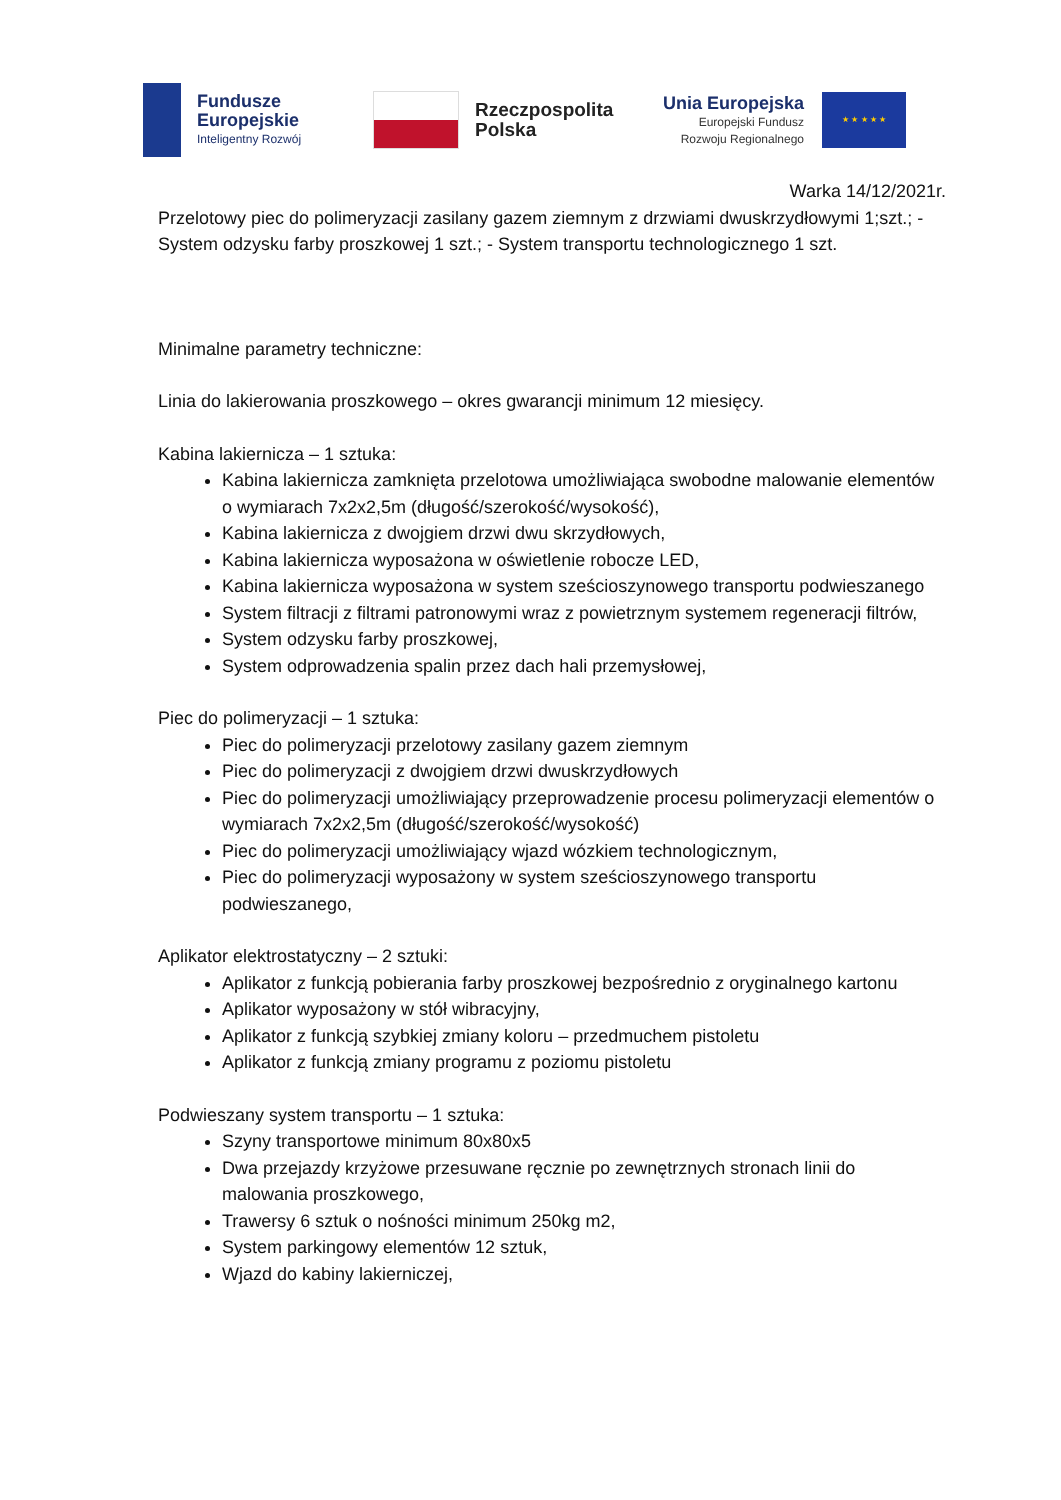Fundusze
Europejskie
Inteligentny Rozwój
Rzeczpospolita
Polska
Unia Europejska
Europejski Fundusz
Rozwoju Regionalnego
★ ★ ★ ★ ★
Warka 14/12/2021r.
Przelotowy piec do polimeryzacji zasilany gazem ziemnym z drzwiami dwuskrzydłowymi 1;szt.; - System odzysku farby proszkowej 1 szt.; - System transportu technologicznego 1 szt.
Minimalne parametry techniczne:
Linia do lakierowania proszkowego – okres gwarancji minimum 12 miesięcy.
Kabina lakiernicza – 1 sztuka:
Kabina lakiernicza zamknięta przelotowa umożliwiająca swobodne malowanie elementów o wymiarach 7x2x2,5m (długość/szerokość/wysokość),
Kabina lakiernicza z dwojgiem drzwi dwu skrzydłowych,
Kabina lakiernicza wyposażona w oświetlenie robocze LED,
Kabina lakiernicza wyposażona w system sześcioszynowego transportu podwieszanego
System filtracji z filtrami patronowymi wraz z powietrznym systemem regeneracji filtrów,
System odzysku farby proszkowej,
System odprowadzenia spalin przez dach hali przemysłowej,
Piec do polimeryzacji – 1 sztuka:
Piec do polimeryzacji przelotowy zasilany gazem ziemnym
Piec do polimeryzacji z dwojgiem drzwi dwuskrzydłowych
Piec do polimeryzacji umożliwiający przeprowadzenie procesu polimeryzacji elementów o wymiarach 7x2x2,5m (długość/szerokość/wysokość)
Piec do polimeryzacji umożliwiający wjazd wózkiem technologicznym,
Piec do polimeryzacji wyposażony w system sześcioszynowego transportu podwieszanego,
Aplikator elektrostatyczny – 2 sztuki:
Aplikator z funkcją pobierania farby proszkowej bezpośrednio z oryginalnego kartonu
Aplikator wyposażony w stół wibracyjny,
Aplikator z funkcją szybkiej zmiany koloru – przedmuchem pistoletu
Aplikator z funkcją zmiany programu z poziomu pistoletu
Podwieszany system transportu – 1 sztuka:
Szyny transportowe minimum 80x80x5
Dwa przejazdy krzyżowe przesuwane ręcznie po zewnętrznych stronach linii do malowania proszkowego,
Trawersy 6 sztuk o nośności minimum 250kg m2,
System parkingowy elementów 12 sztuk,
Wjazd do kabiny lakierniczej,